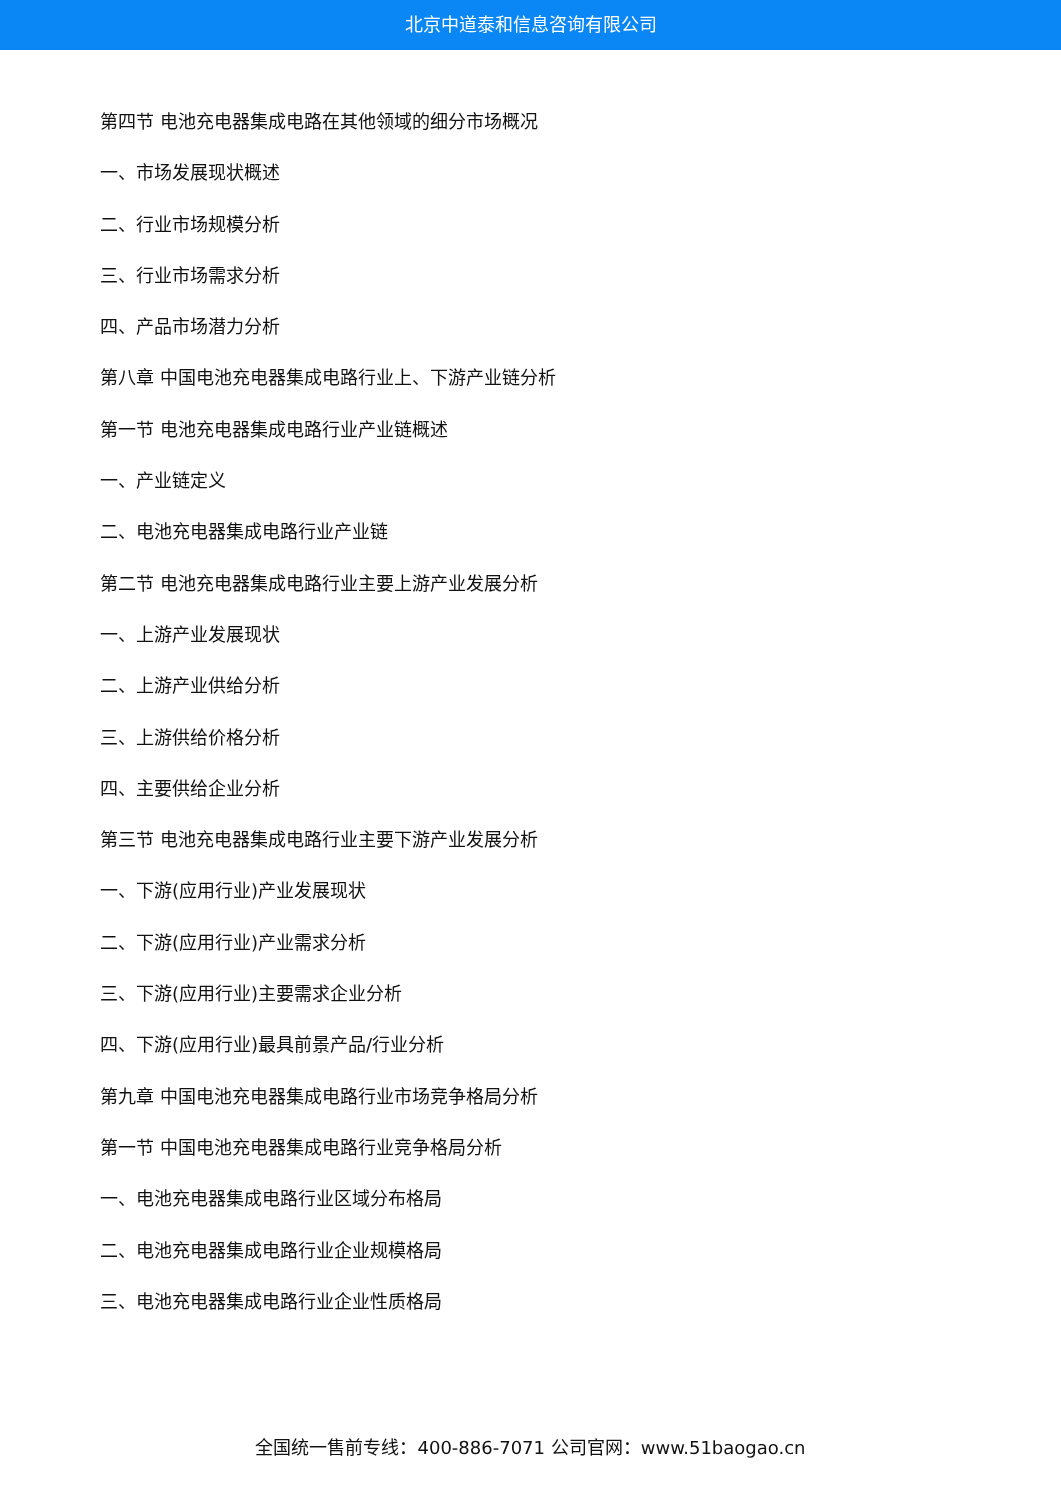北京中道泰和信息咨询有限公司
第四节 电池充电器集成电路在其他领域的细分市场概况
一、市场发展现状概述
二、行业市场规模分析
三、行业市场需求分析
四、产品市场潜力分析
第八章 中国电池充电器集成电路行业上、下游产业链分析
第一节 电池充电器集成电路行业产业链概述
一、产业链定义
二、电池充电器集成电路行业产业链
第二节 电池充电器集成电路行业主要上游产业发展分析
一、上游产业发展现状
二、上游产业供给分析
三、上游供给价格分析
四、主要供给企业分析
第三节 电池充电器集成电路行业主要下游产业发展分析
一、下游(应用行业)产业发展现状
二、下游(应用行业)产业需求分析
三、下游(应用行业)主要需求企业分析
四、下游(应用行业)最具前景产品/行业分析
第九章 中国电池充电器集成电路行业市场竞争格局分析
第一节 中国电池充电器集成电路行业竞争格局分析
一、电池充电器集成电路行业区域分布格局
二、电池充电器集成电路行业企业规模格局
三、电池充电器集成电路行业企业性质格局
全国统一售前专线：400-886-7071 公司官网：www.51baogao.cn